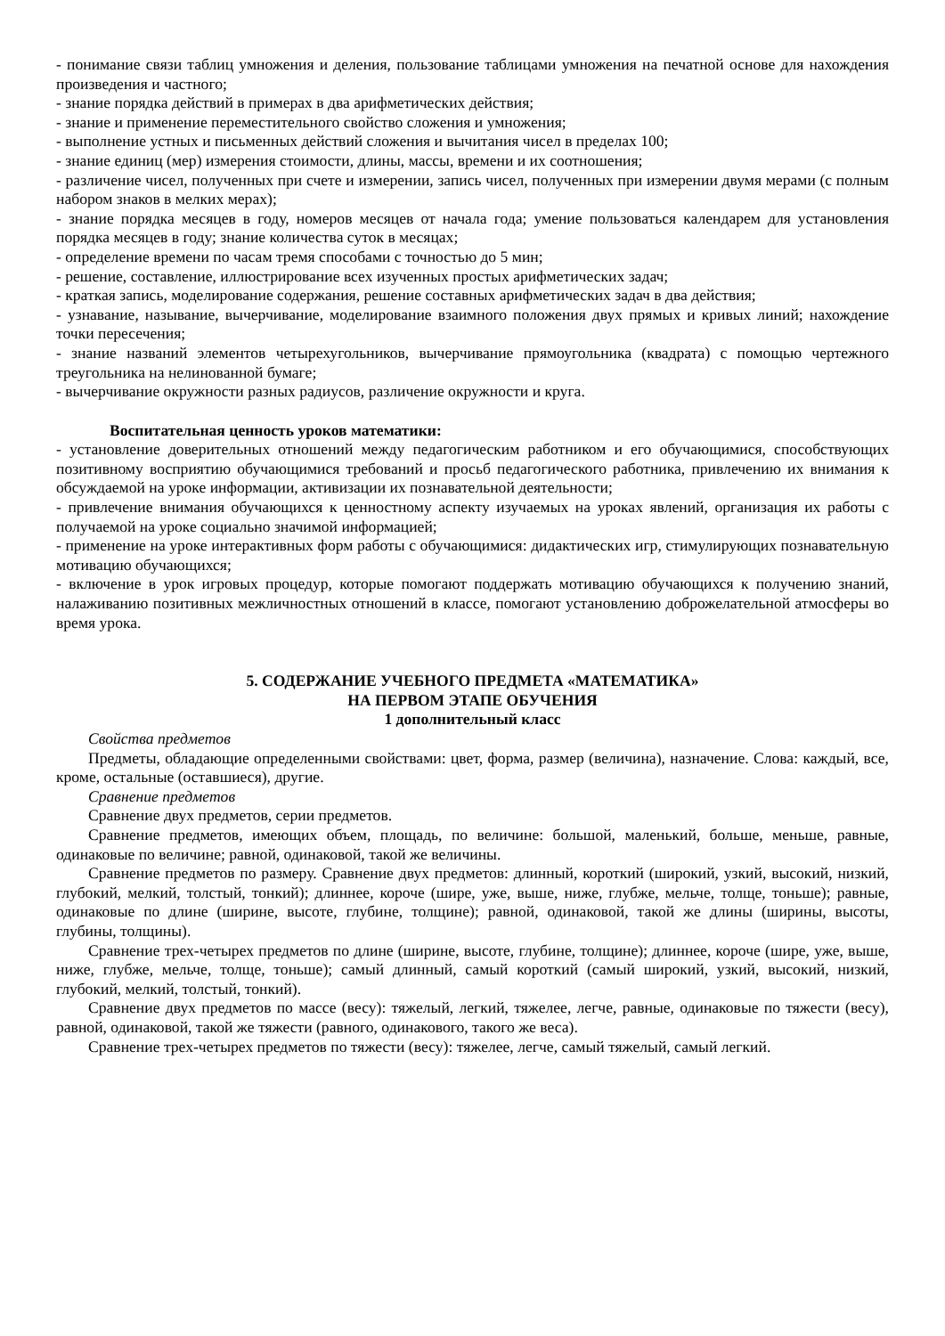- понимание связи таблиц умножения и деления, пользование таблицами умножения на печатной основе для нахождения произведения и частного;
- знание порядка действий в примерах в два арифметических действия;
- знание и применение переместительного свойство сложения и умножения;
- выполнение устных и письменных действий сложения и вычитания чисел в пределах 100;
- знание единиц (мер) измерения стоимости, длины, массы, времени и их соотношения;
- различение чисел, полученных при счете и измерении, запись чисел, полученных при измерении двумя мерами (с полным набором знаков в мелких мерах);
- знание порядка месяцев в году, номеров месяцев от начала года; умение пользоваться календарем для установления порядка месяцев в году; знание количества суток в месяцах;
- определение времени по часам тремя способами с точностью до 5 мин;
- решение, составление, иллюстрирование всех изученных простых арифметических задач;
- краткая запись, моделирование содержания, решение составных арифметических задач в два действия;
- узнавание, называние, вычерчивание, моделирование взаимного положения двух прямых и кривых линий; нахождение точки пересечения;
- знание названий элементов четырехугольников, вычерчивание прямоугольника (квадрата) с помощью чертежного треугольника на нелинованной бумаге;
- вычерчивание окружности разных радиусов, различение окружности и круга.
Воспитательная ценность уроков математики:
- установление доверительных отношений между педагогическим работником и его обучающимися, способствующих позитивному восприятию обучающимися требований и просьб педагогического работника, привлечению их внимания к обсуждаемой на уроке информации, активизации их познавательной деятельности;
- привлечение внимания обучающихся к ценностному аспекту изучаемых на уроках явлений, организация их работы с получаемой на уроке социально значимой информацией;
- применение на уроке интерактивных форм работы с обучающимися: дидактических игр, стимулирующих познавательную мотивацию обучающихся;
- включение в урок игровых процедур, которые помогают поддержать мотивацию обучающихся к получению знаний, налаживанию позитивных межличностных отношений в классе, помогают установлению доброжелательной атмосферы во время урока.
5. СОДЕРЖАНИЕ УЧЕБНОГО ПРЕДМЕТА «МАТЕМАТИКА»
НА ПЕРВОМ ЭТАПЕ ОБУЧЕНИЯ
1 дополнительный класс
Свойства предметов
Предметы, обладающие определенными свойствами: цвет, форма, размер (величина), назначение. Слова: каждый, все, кроме, остальные (оставшиеся), другие.
Сравнение предметов
Сравнение двух предметов, серии предметов.
Сравнение предметов, имеющих объем, площадь, по величине: большой, маленький, больше, меньше, равные, одинаковые по величине; равной, одинаковой, такой же величины.
Сравнение предметов по размеру. Сравнение двух предметов: длинный, короткий (широкий, узкий, высокий, низкий, глубокий, мелкий, толстый, тонкий); длиннее, короче (шире, уже, выше, ниже, глубже, мельче, толще, тоньше); равные, одинаковые по длине (ширине, высоте, глубине, толщине); равной, одинаковой, такой же длины (ширины, высоты, глубины, толщины).
Сравнение трех-четырех предметов по длине (ширине, высоте, глубине, толщине); длиннее, короче (шире, уже, выше, ниже, глубже, мельче, толще, тоньше); самый длинный, самый короткий (самый широкий, узкий, высокий, низкий, глубокий, мелкий, толстый, тонкий).
Сравнение двух предметов по массе (весу): тяжелый, легкий, тяжелее, легче, равные, одинаковые по тяжести (весу), равной, одинаковой, такой же тяжести (равного, одинакового, такого же веса).
Сравнение трех-четырех предметов по тяжести (весу): тяжелее, легче, самый тяжелый, самый легкий.